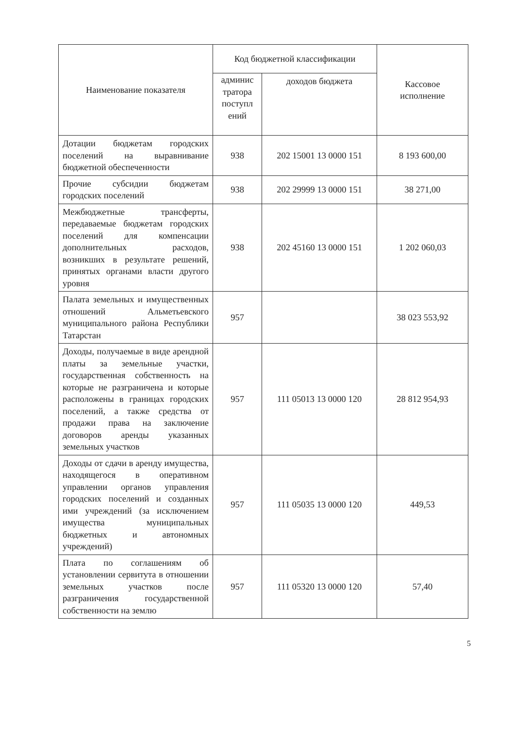| Наименование показателя | Код бюджетной классификации | | Кассовое исполнение |
| --- | --- | --- | --- |
| | админис тратора поступл ений | доходов бюджета | |
| Дотации бюджетам городских поселений на выравнивание бюджетной обеспеченности | 938 | 202 15001 13 0000 151 | 8 193 600,00 |
| Прочие субсидии бюджетам городских поселений | 938 | 202 29999 13 0000 151 | 38 271,00 |
| Межбюджетные трансферты, передаваемые бюджетам городских поселений для компенсации дополнительных расходов, возникших в результате решений, принятых органами власти другого уровня | 938 | 202 45160 13 0000 151 | 1 202 060,03 |
| Палата земельных и имущественных отношений Альметьевского муниципального района Республики Татарстан | 957 | | 38 023 553,92 |
| Доходы, получаемые в виде арендной платы за земельные участки, государственная собственность на которые не разграничена и которые расположены в границах городских поселений, а также средства от продажи права на заключение договоров аренды указанных земельных участков | 957 | 111 05013 13 0000 120 | 28 812 954,93 |
| Доходы от сдачи в аренду имущества, находящегося в оперативном управлении органов управления городских поселений и созданных ими учреждений (за исключением имущества муниципальных бюджетных и автономных учреждений) | 957 | 111 05035 13 0000 120 | 449,53 |
| Плата по соглашениям об установлении сервитута в отношении земельных участков после разграничения государственной собственности на землю | 957 | 111 05320 13 0000 120 | 57,40 |
5